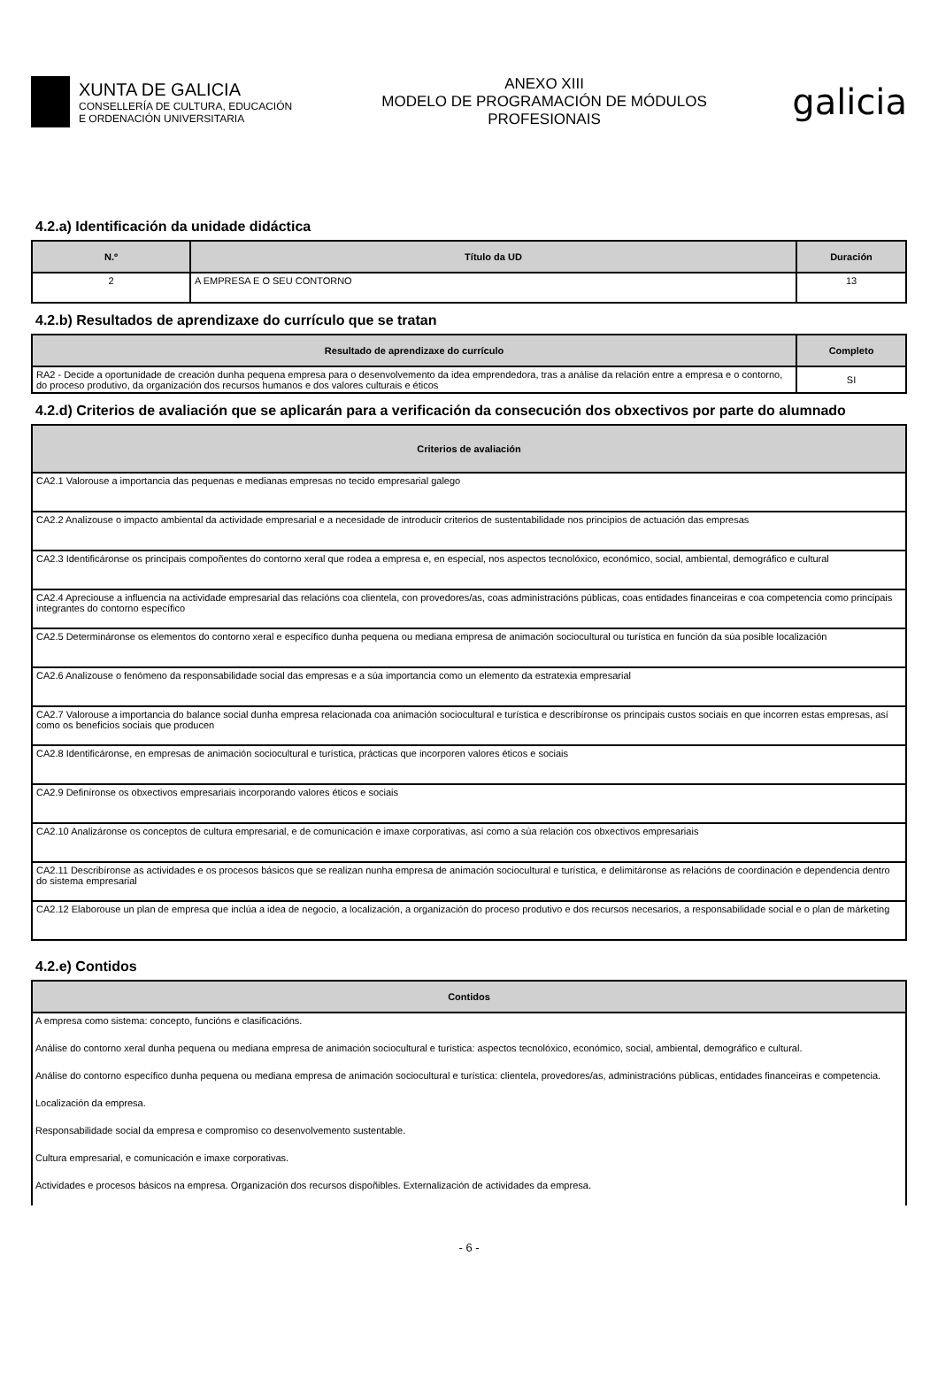XUNTA DE GALICIA
CONSELLERÍA DE CULTURA, EDUCACIÓN
E ORDENACIÓN UNIVERSITARIA
ANEXO XIII
MODELO DE PROGRAMACIÓN DE MÓDULOS
PROFESIONAIS
galicia
4.2.a) Identificación da unidade didáctica
| N.º | Título da UD | Duración |
| --- | --- | --- |
| 2 | A EMPRESA E O SEU CONTORNO | 13 |
4.2.b) Resultados de aprendizaxe do currículo que se tratan
| Resultado de aprendizaxe do currículo | Completo |
| --- | --- |
| RA2 - Decide a oportunidade de creación dunha pequena empresa para o desenvolvemento da idea emprendedora, tras a análise da relación entre a empresa e o contorno, do proceso produtivo, da organización dos recursos humanos e dos valores culturais e éticos | SI |
4.2.d) Criterios de avaliación que se aplicarán para a verificación da consecución dos obxectivos por parte do alumnado
| Criterios de avaliación |
| --- |
| CA2.1 Valorouse a importancia das pequenas e medianas empresas no tecido empresarial galego |
| CA2.2 Analizouse o impacto ambiental da actividade empresarial e a necesidade de introducir criterios de sustentabilidade nos principios de actuación das empresas |
| CA2.3 Identificáronse os principais compoñentes do contorno xeral que rodea a empresa e, en especial, nos aspectos tecnolóxico, económico, social, ambiental, demográfico e cultural |
| CA2.4 Apreciouse a influencia na actividade empresarial das relacións coa clientela, con provedores/as, coas administracións públicas, coas entidades financeiras e coa competencia como principais integrantes do contorno específico |
| CA2.5 Determináronse os elementos do contorno xeral e específico dunha pequena ou mediana empresa de animación sociocultural ou turística en función da súa posible localización |
| CA2.6 Analizouse o fenómeno da responsabilidade social das empresas e a súa importancia como un elemento da estratexia empresarial |
| CA2.7 Valorouse a importancia do balance social dunha empresa relacionada coa animación sociocultural e turística e describíronse os principais custos sociais en que incorren estas empresas, así como os beneficios sociais que producen |
| CA2.8 Identificáronse, en empresas de animación sociocultural e turística, prácticas que incorporen valores éticos e sociais |
| CA2.9 Definíronse os obxectivos empresariais incorporando valores éticos e sociais |
| CA2.10 Analizáronse os conceptos de cultura empresarial, e de comunicación e imaxe corporativas, así como a súa relación cos obxectivos empresariais |
| CA2.11 Describíronse as actividades e os procesos básicos que se realizan nunha empresa de animación sociocultural e turística, e delimitáronse as relacións de coordinación e dependencia dentro do sistema empresarial |
| CA2.12 Elaborouse un plan de empresa que inclúa a idea de negocio, a localización, a organización do proceso produtivo e dos recursos necesarios, a responsabilidade social e o plan de márketing |
4.2.e) Contidos
| Contidos |
| --- |
| A empresa como sistema: concepto, funcións e clasificacións. |
| Análise do contorno xeral dunha pequena ou mediana empresa de animación sociocultural e turística: aspectos tecnolóxico, económico, social, ambiental, demográfico e cultural. |
| Análise do contorno específico dunha pequena ou mediana empresa de animación sociocultural e turística: clientela, provedores/as, administracións públicas, entidades financeiras e competencia. |
| Localización da empresa. |
| Responsabilidade social da empresa e compromiso co desenvolvemento sustentable. |
| Cultura empresarial, e comunicación e imaxe corporativas. |
| Actividades e procesos básicos na empresa. Organización dos recursos dispoñibles. Externalización de actividades da empresa. |
- 6 -